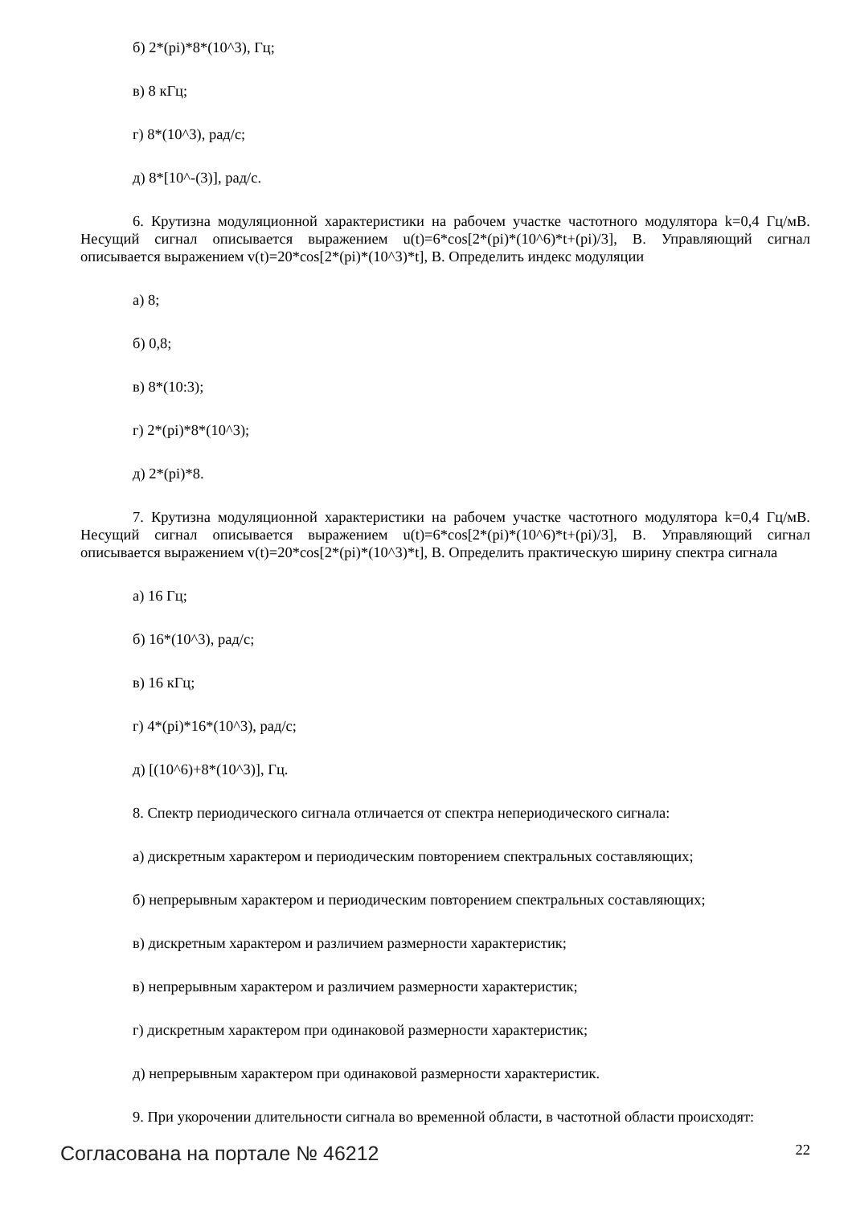б) 2*(pi)*8*(10^3), Гц;
в) 8 кГц;
г) 8*(10^3), рад/с;
д) 8*[10^-(3)], рад/с.
6. Крутизна модуляционной характеристики на рабочем участке частотного модулятора k=0,4 Гц/мВ. Несущий сигнал описывается выражением u(t)=6*cos[2*(pi)*(10^6)*t+(pi)/3], В. Управляющий сигнал описывается выражением v(t)=20*cos[2*(pi)*(10^3)*t], В. Определить индекс модуляции
а) 8;
б) 0,8;
в) 8*(10:3);
г) 2*(pi)*8*(10^3);
д) 2*(pi)*8.
7. Крутизна модуляционной характеристики на рабочем участке частотного модулятора k=0,4 Гц/мВ. Несущий сигнал описывается выражением u(t)=6*cos[2*(pi)*(10^6)*t+(pi)/3], В. Управляющий сигнал описывается выражением v(t)=20*cos[2*(pi)*(10^3)*t], В. Определить практическую ширину спектра сигнала
а) 16 Гц;
б) 16*(10^3), рад/с;
в) 16 кГц;
г) 4*(pi)*16*(10^3), рад/с;
д) [(10^6)+8*(10^3)], Гц.
8. Спектр периодического сигнала отличается от спектра непериодического сигнала:
а) дискретным характером и периодическим повторением спектральных составляющих;
б) непрерывным характером и периодическим повторением спектральных составляющих;
в) дискретным характером и различием размерности характеристик;
в) непрерывным характером и различием размерности характеристик;
г) дискретным характером при одинаковой размерности характеристик;
д) непрерывным характером при одинаковой размерности характеристик.
9. При укорочении длительности сигнала во временной области, в частотной области происходят:
Согласована на портале № 46212 22